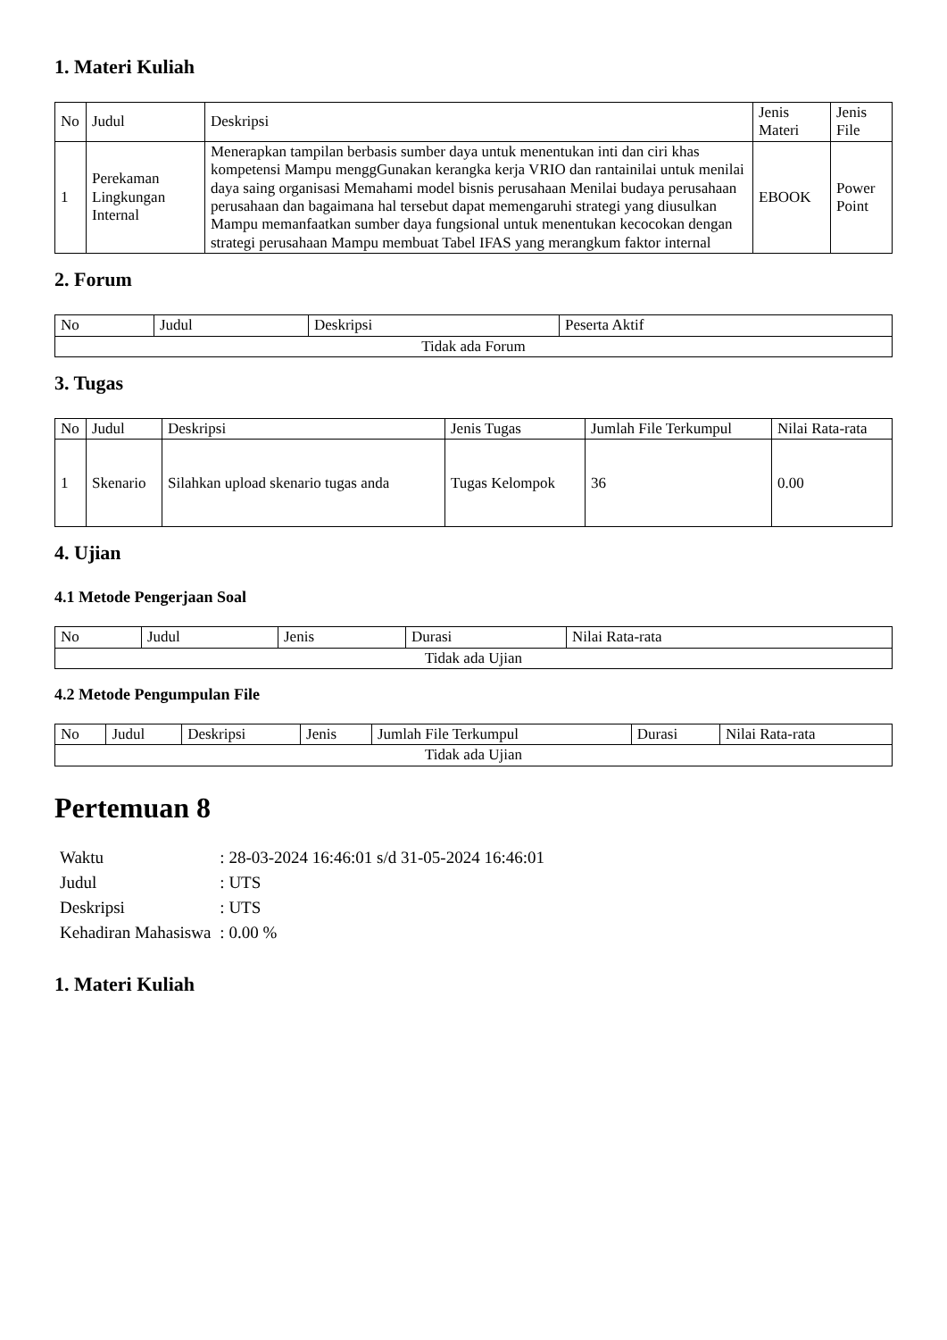1. Materi Kuliah
| No | Judul | Deskripsi | Jenis Materi | Jenis File |
| --- | --- | --- | --- | --- |
| 1 | Perekaman Lingkungan Internal | Menerapkan tampilan berbasis sumber daya untuk menentukan inti dan ciri khas kompetensi Mampu menggGunakan kerangka kerja VRIO dan rantainilai untuk menilai daya saing organisasi Memahami model bisnis perusahaan Menilai budaya perusahaan perusahaan dan bagaimana hal tersebut dapat memengaruhi strategi yang diusulkan Mampu memanfaatkan sumber daya fungsional untuk menentukan kecocokan dengan strategi perusahaan Mampu membuat Tabel IFAS yang merangkum faktor internal | EBOOK | Power Point |
2. Forum
| No | Judul | Deskripsi | Peserta Aktif |
| --- | --- | --- | --- |
| Tidak ada Forum | | | |
3. Tugas
| No | Judul | Deskripsi | Jenis Tugas | Jumlah File Terkumpul | Nilai Rata-rata |
| --- | --- | --- | --- | --- | --- |
| 1 | Skenario | Silahkan upload skenario tugas anda | Tugas Kelompok | 36 | 0.00 |
4. Ujian
4.1 Metode Pengerjaan Soal
| No | Judul | Jenis | Durasi | Nilai Rata-rata |
| --- | --- | --- | --- | --- |
| Tidak ada Ujian | | | | |
4.2 Metode Pengumpulan File
| No | Judul | Deskripsi | Jenis | Jumlah File Terkumpul | Durasi | Nilai Rata-rata |
| --- | --- | --- | --- | --- | --- | --- |
| Tidak ada Ujian | | | | | | |
Pertemuan 8
| Waktu | : 28-03-2024 16:46:01 s/d 31-05-2024 16:46:01 |
| Judul | : UTS |
| Deskripsi | : UTS |
| Kehadiran Mahasiswa | : 0.00 % |
1. Materi Kuliah